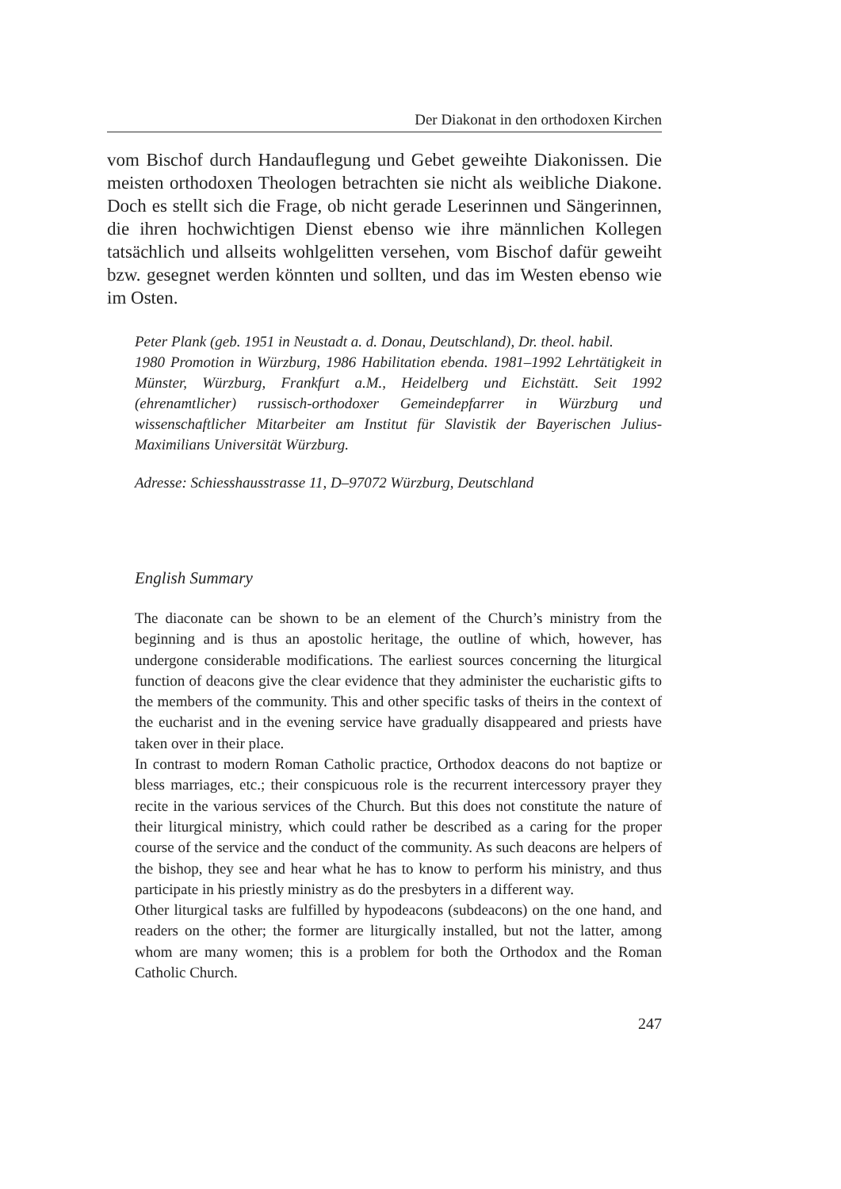Der Diakonat in den orthodoxen Kirchen
vom Bischof durch Handauflegung und Gebet geweihte Diakonissen. Die meisten orthodoxen Theologen betrachten sie nicht als weibliche Diakone. Doch es stellt sich die Frage, ob nicht gerade Leserinnen und Sängerinnen, die ihren hochwichtigen Dienst ebenso wie ihre männlichen Kollegen tatsächlich und allseits wohlgelitten versehen, vom Bischof dafür geweiht bzw. gesegnet werden könnten und sollten, und das im Westen ebenso wie im Osten.
Peter Plank (geb. 1951 in Neustadt a. d. Donau, Deutschland), Dr. theol. habil.
1980 Promotion in Würzburg, 1986 Habilitation ebenda. 1981–1992 Lehrtätigkeit in Münster, Würzburg, Frankfurt a.M., Heidelberg und Eichstätt. Seit 1992 (ehrenamtlicher) russisch-orthodoxer Gemeindepfarrer in Würzburg und wissenschaftlicher Mitarbeiter am Institut für Slavistik der Bayerischen Julius-Maximilians Universität Würzburg.
Adresse: Schiesshausstrasse 11, D–97072 Würzburg, Deutschland
English Summary
The diaconate can be shown to be an element of the Church’s ministry from the beginning and is thus an apostolic heritage, the outline of which, however, has undergone considerable modifications. The earliest sources concerning the liturgical function of deacons give the clear evidence that they administer the eucharistic gifts to the members of the community. This and other specific tasks of theirs in the context of the eucharist and in the evening service have gradually disappeared and priests have taken over in their place.
In contrast to modern Roman Catholic practice, Orthodox deacons do not baptize or bless marriages, etc.; their conspicuous role is the recurrent intercessory prayer they recite in the various services of the Church. But this does not constitute the nature of their liturgical ministry, which could rather be described as a caring for the proper course of the service and the conduct of the community. As such deacons are helpers of the bishop, they see and hear what he has to know to perform his ministry, and thus participate in his priestly ministry as do the presbyters in a different way.
Other liturgical tasks are fulfilled by hypodeacons (subdeacons) on the one hand, and readers on the other; the former are liturgically installed, but not the latter, among whom are many women; this is a problem for both the Orthodox and the Roman Catholic Church.
247